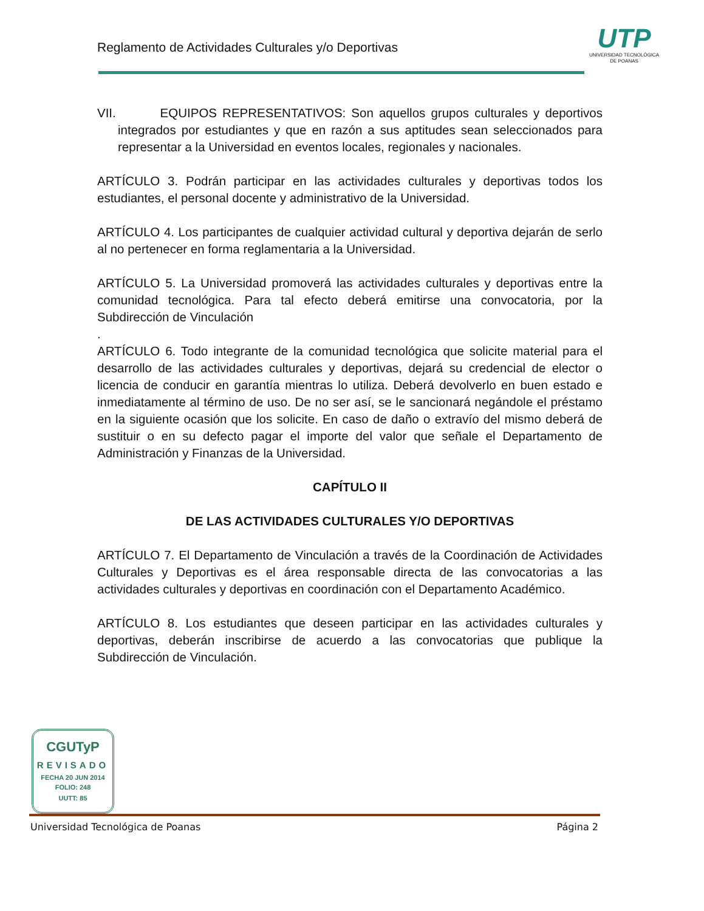Reglamento de Actividades Culturales y/o Deportivas
UTP
UNIVERSIDAD TECNOLÓGICA
DE POANAS
VII. EQUIPOS REPRESENTATIVOS: Son aquellos grupos culturales y deportivos integrados por estudiantes y que en razón a sus aptitudes sean seleccionados para representar a la Universidad en eventos locales, regionales y nacionales.
ARTÍCULO 3. Podrán participar en las actividades culturales y deportivas todos los estudiantes, el personal docente y administrativo de la Universidad.
ARTÍCULO 4. Los participantes de cualquier actividad cultural y deportiva dejarán de serlo al no pertenecer en forma reglamentaria a la Universidad.
ARTÍCULO 5. La Universidad promoverá las actividades culturales y deportivas entre la comunidad tecnológica. Para tal efecto deberá emitirse una convocatoria, por la Subdirección de Vinculación
.
ARTÍCULO 6. Todo integrante de la comunidad tecnológica que solicite material para el desarrollo de las actividades culturales y deportivas, dejará su credencial de elector o licencia de conducir en garantía mientras lo utiliza. Deberá devolverlo en buen estado e inmediatamente al término de uso. De no ser así, se le sancionará negándole el préstamo en la siguiente ocasión que los solicite. En caso de daño o extravío del mismo deberá de sustituir o en su defecto pagar el importe del valor que señale el Departamento de Administración y Finanzas de la Universidad.
CAPÍTULO II
DE LAS ACTIVIDADES CULTURALES Y/O DEPORTIVAS
ARTÍCULO 7. El Departamento de Vinculación a través de la Coordinación de Actividades Culturales y Deportivas es el área responsable directa de las convocatorias a las actividades culturales y deportivas en coordinación con el Departamento Académico.
ARTÍCULO 8. Los estudiantes que deseen participar en las actividades culturales y deportivas, deberán inscribirse de acuerdo a las convocatorias que publique la Subdirección de Vinculación.
CGUTyP
REVISADO
FECHA 20 JUN 2014
FOLIO: 248
UUTT: 85
Universidad Tecnológica de Poanas Página 2